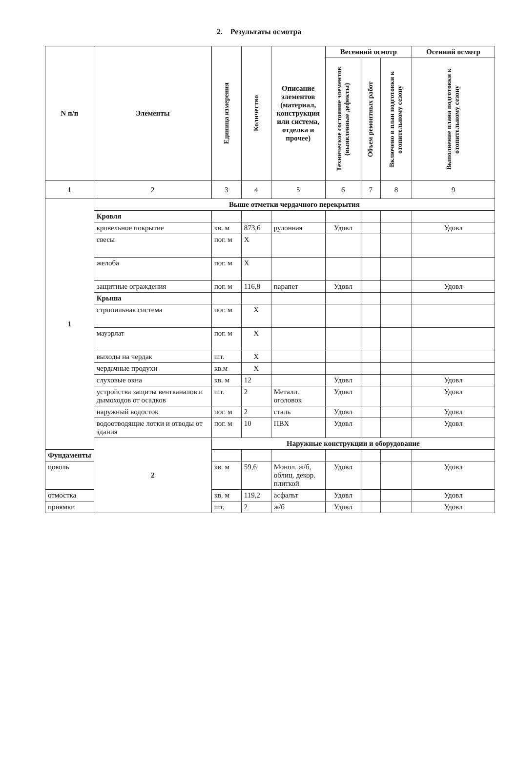2. Результаты осмотра
| N п/п | Элементы | Единица измерения | Количество | Описание элементов (материал, конструкция или система, отделка и прочее) | Весенний осмотр | | | Осенний осмотр |
| --- | --- | --- | --- | --- | --- | --- | --- | --- |
| | | | | | Техническое состояние элементов (выявленные дефекты) | Объем ремонтных работ | Включено в план подготовки к отопительному сезону | Выполнение плана подготовки к отопительному сезону |
| 1 | 2 | 3 | 4 | 5 | 6 | 7 | 8 | 9 |
| 1 | Выше отметки чердачного перекрытия | | | | | | | |
| | Кровля | | | | | | | |
| | кровельное покрытие | кв. м | 873,6 | рулонная | Удовл | | | Удовл |
| | свесы | пог. м | Х | | | | | |
| | желоба | пог. м | Х | | | | | |
| | защитные ограждения | пог. м | 116,8 | парапет | Удовл | | | Удовл |
| | Крыша | | | | | | | |
| | стропильная система | пог. м | Х | | | | | |
| | мауэрлат | пог. м | Х | | | | | |
| | выходы на чердак | шт. | Х | | | | | |
| | чердачные продухи | кв.м | Х | | | | | |
| | слуховые окна | кв. м | 12 | | Удовл | | | Удовл |
| | устройства защиты вентканалов и дымоходов от осадков | шт. | 2 | Металл. оголовок | Удовл | | | Удовл |
| | наружный водосток | пог. м | 2 | сталь | Удовл | | | Удовл |
| | водоотводящие лотки и отводы от здания | пог. м | 10 | ПВХ | Удовл | | | Удовл |
| | 2 | Наружные конструкции и оборудование | | | | | | |
| Фундаменты | | | | | | | | |
| цоколь | | кв. м | 59,6 | Монол. ж/б, облиц. декор. плиткой | Удовл | | | Удовл |
| отмостка | | кв. м | 119,2 | асфальт | Удовл | | | Удовл |
| приямки | | шт. | 2 | ж/б | Удовл | | | Удовл |